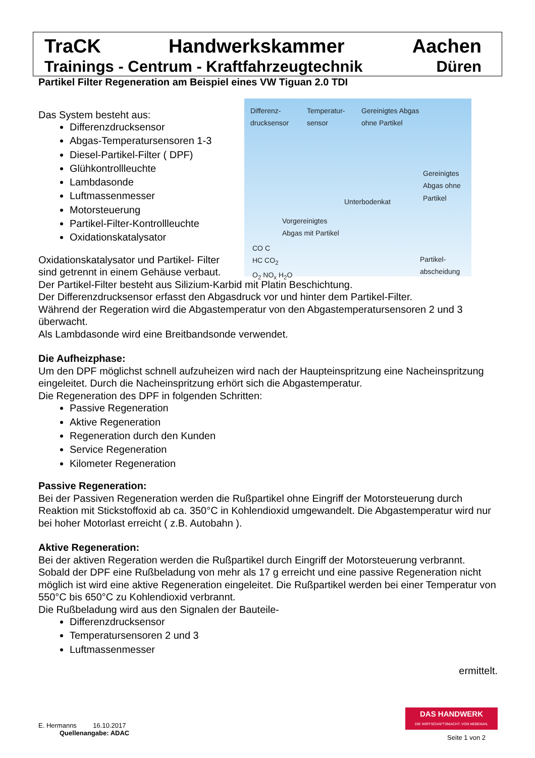TraCK Handwerkskammer Aachen
Trainings - Centrum - Kraftfahrzeugtechnik Düren
Partikel Filter Regeneration am Beispiel eines VW Tiguan 2.0 TDI
Differenz-
drucksensor
Temperatur-
sensor
Gereinigtes Abgas
ohne Partikel
Gereinigtes
Abgas ohne
Partikel
Unterbodenkat
Vorgereinigtes
Abgas mit Partikel
CO C
HC CO<sub>2</sub>
O<sub>2</sub> NO<sub>x</sub> H<sub>2</sub>O
Partikel-
abscheidung
Das System besteht aus:
Differenzdrucksensor
Abgas-Temperatursensoren 1-3
Diesel-Partikel-Filter ( DPF)
Glühkontrollleuchte
Lambdasonde
Luftmassenmesser
Motorsteuerung
Partikel-Filter-Kontrollleuchte
Oxidationskatalysator
Oxidationskatalysator und Partikel- Filter sind getrennt in einem Gehäuse verbaut.
Der Partikel-Filter besteht aus Silizium-Karbid mit Platin Beschichtung.
Der Differenzdrucksensor erfasst den Abgasdruck vor und hinter dem Partikel-Filter.
Während der Regeration wird die Abgastemperatur von den Abgastemperatursensoren 2 und 3 überwacht.
Als Lambdasonde wird eine Breitbandsonde verwendet.
Die Aufheizphase:
Um den DPF möglichst schnell aufzuheizen wird nach der Haupteinspritzung eine Nacheinspritzung eingeleitet. Durch die Nacheinspritzung erhört sich die Abgastemperatur.
Die Regeneration des DPF in folgenden Schritten:
Passive Regeneration
Aktive Regeneration
Regeneration durch den Kunden
Service Regeneration
Kilometer Regeneration
Passive Regeneration:
Bei der Passiven Regeneration werden die Rußpartikel ohne Eingriff der Motorsteuerung durch Reaktion mit Stickstoffoxid ab ca. 350°C in Kohlendioxid umgewandelt. Die Abgastemperatur wird nur bei hoher Motorlast erreicht ( z.B. Autobahn ).
Aktive Regeneration:
Bei der aktiven Regeration werden die Rußpartikel durch Eingriff der Motorsteuerung verbrannt. Sobald der DPF eine Rußbeladung von mehr als 17 g erreicht und eine passive Regeneration nicht möglich ist wird eine aktive Regeneration eingeleitet. Die Rußpartikel werden bei einer Temperatur von 550°C bis 650°C zu Kohlendioxid verbrannt.
Die Rußbeladung wird aus den Signalen der Bauteile-
Differenzdrucksensor
Temperatursensoren 2 und 3
Luftmassenmesser
ermittelt.
E. Hermanns 16.10.2017
Quellenangabe: ADAC
DAS HANDWERK
DIE WIRTSCHAFTSMACHT. VON NEBENAN.
Seite 1 von 2